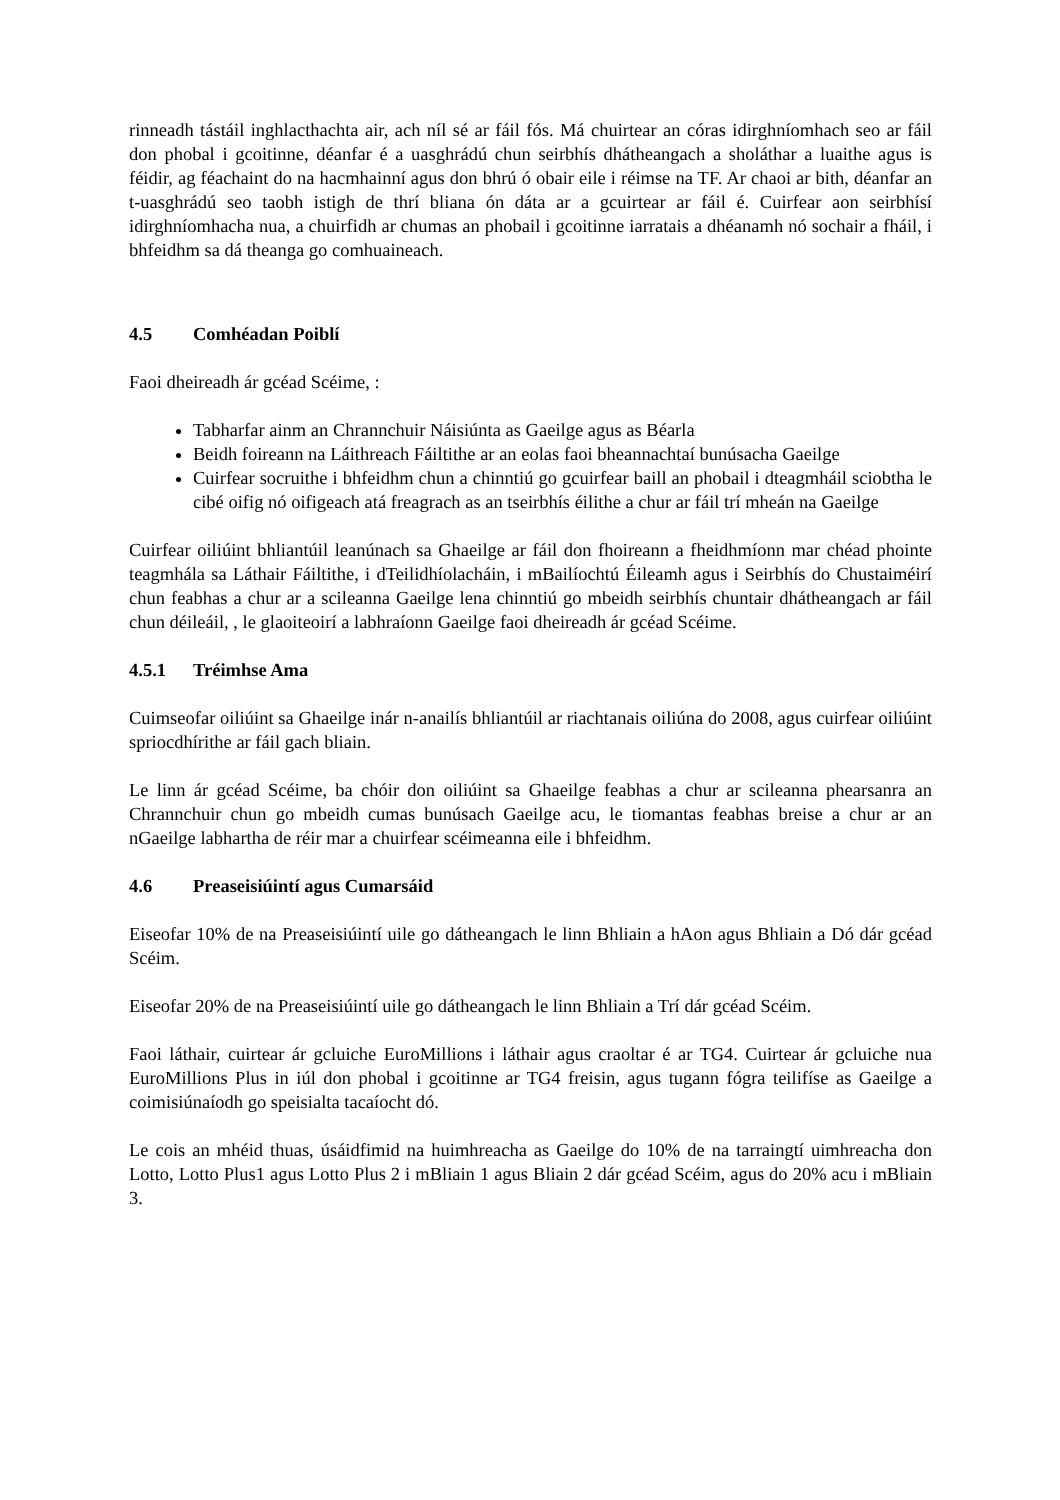rinneadh tástáil inghlacthachta air, ach níl sé ar fáil fós. Má chuirtear an córas idirghníomhach seo ar fáil don phobal i gcoitinne, déanfar é a uasghrádú chun seirbhís dhátheangach a sholáthar a luaithe agus is féidir, ag féachaint do na hacmhainní agus don bhrú ó obair eile i réimse na TF. Ar chaoi ar bith, déanfar an t-uasghrádú seo taobh istigh de thrí bliana ón dáta ar a gcuirtear ar fáil é. Cuirfear aon seirbhísí idirghníomhacha nua, a chuirfidh ar chumas an phobail i gcoitinne iarratais a dhéanamh nó sochair a fháil, i bhfeidhm sa dá theanga go comhuaineach.
4.5 Comhéadan Poiblí
Faoi dheireadh ár gcéad Scéime, :
Tabharfar ainm an Chrannchuir Náisiúnta as Gaeilge agus as Béarla
Beidh foireann na Láithreach Fáiltithe ar an eolas faoi bheannachtaí bunúsacha Gaeilge
Cuirfear socruithe i bhfeidhm chun a chinntiú go gcuirfear baill an phobail i dteagmháil sciobtha le cibé oifig nó oifigeach atá freagrach as an tseirbhís éilithe a chur ar fáil trí mheán na Gaeilge
Cuirfear oiliúint bhliantúil leanúnach sa Ghaeilge ar fáil don fhoireann a fheidhmíonn mar chéad phointe teagmhála sa Láthair Fáiltithe, i dTeilidhíolacháin, i mBailíochtú Éileamh agus i Seirbhís do Chustaiméirí chun feabhas a chur ar a scileanna Gaeilge lena chinntiú go mbeidh seirbhís chuntair dhátheangach ar fáil chun déileáil, , le glaoiteoirí a labhraíonn Gaeilge faoi dheireadh ár gcéad Scéime.
4.5.1 Tréimhse Ama
Cuimseofar oiliúint sa Ghaeilge inár n-anailís bhliantúil ar riachtanais oiliúna do 2008, agus cuirfear oiliúint spriocdhírithe ar fáil gach bliain.
Le linn ár gcéad Scéime, ba chóir don oiliúint sa Ghaeilge feabhas a chur ar scileanna phearsanra an Chrannchuir chun go mbeidh cumas bunúsach Gaeilge acu, le tiomantas feabhas breise a chur ar an nGaeilge labhartha de réir mar a chuirfear scéimeanna eile i bhfeidhm.
4.6 Preaseisiúintí agus Cumarsáid
Eiseofar 10% de na Preaseisiúintí uile go dátheangach le linn Bhliain a hAon agus Bhliain a Dó dár gcéad Scéim.
Eiseofar 20% de na Preaseisiúintí uile go dátheangach le linn Bhliain a Trí dár gcéad Scéim.
Faoi láthair, cuirtear ár gcluiche EuroMillions i láthair agus craoltar é ar TG4. Cuirtear ár gcluiche nua EuroMillions Plus in iúl don phobal i gcoitinne ar TG4 freisin, agus tugann fógra teilifíse as Gaeilge a coimisiúnaíodh go speisialta tacaíocht dó.
Le cois an mhéid thuas, úsáidfimid na huimhreacha as Gaeilge do 10% de na tarraingtí uimhreacha don Lotto, Lotto Plus1 agus Lotto Plus 2 i mBliain 1 agus Bliain 2 dár gcéad Scéim, agus do 20% acu i mBliain 3.